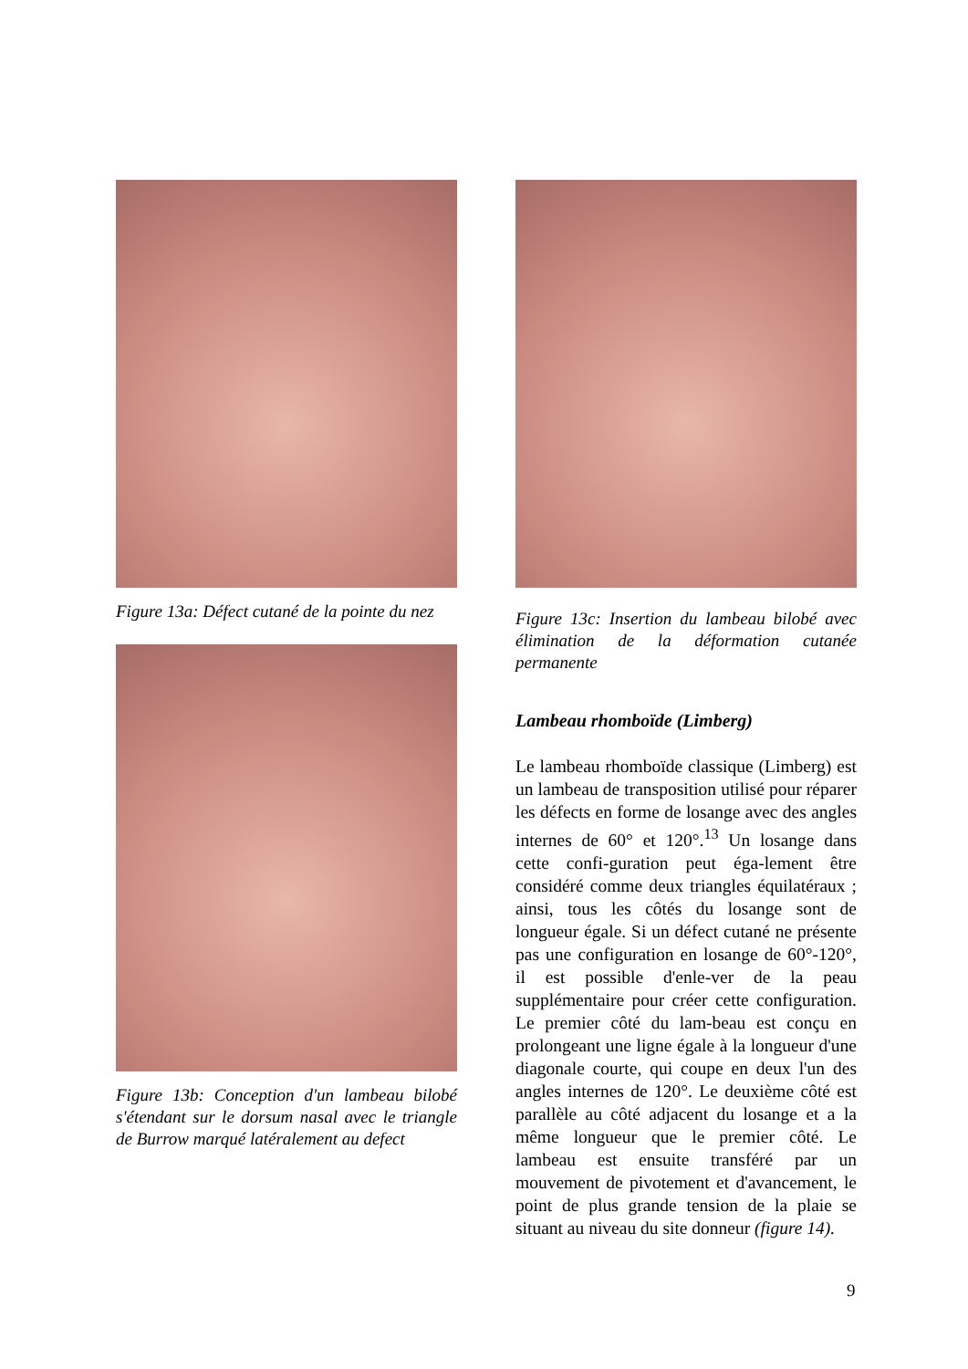Figure 13a: Défect cutané de la pointe du nez
Figure 13b: Conception d'un lambeau bilobé s'étendant sur le dorsum nasal avec le triangle de Burrow marqué latéralement au defect
Figure 13c: Insertion du lambeau bilobé avec élimination de la déformation cutanée permanente
Lambeau rhomboïde (Limberg)
Le lambeau rhomboïde classique (Limberg) est un lambeau de transposition utilisé pour réparer les défects en forme de losange avec des angles internes de 60° et 120°.<sup>13</sup> Un losange dans cette confi-guration peut éga-lement être considéré comme deux triangles équilatéraux ; ainsi, tous les côtés du losange sont de longueur égale. Si un défect cutané ne présente pas une configuration en losange de 60°-120°, il est possible d'enle-ver de la peau supplémentaire pour créer cette configuration. Le premier côté du lam-beau est conçu en prolongeant une ligne égale à la longueur d'une diagonale courte, qui coupe en deux l'un des angles internes de 120°. Le deuxième côté est parallèle au côté adjacent du losange et a la même longueur que le premier côté. Le lambeau est ensuite transféré par un mouvement de pivotement et d'avancement, le point de plus grande tension de la plaie se situant au niveau du site donneur (figure 14).
9